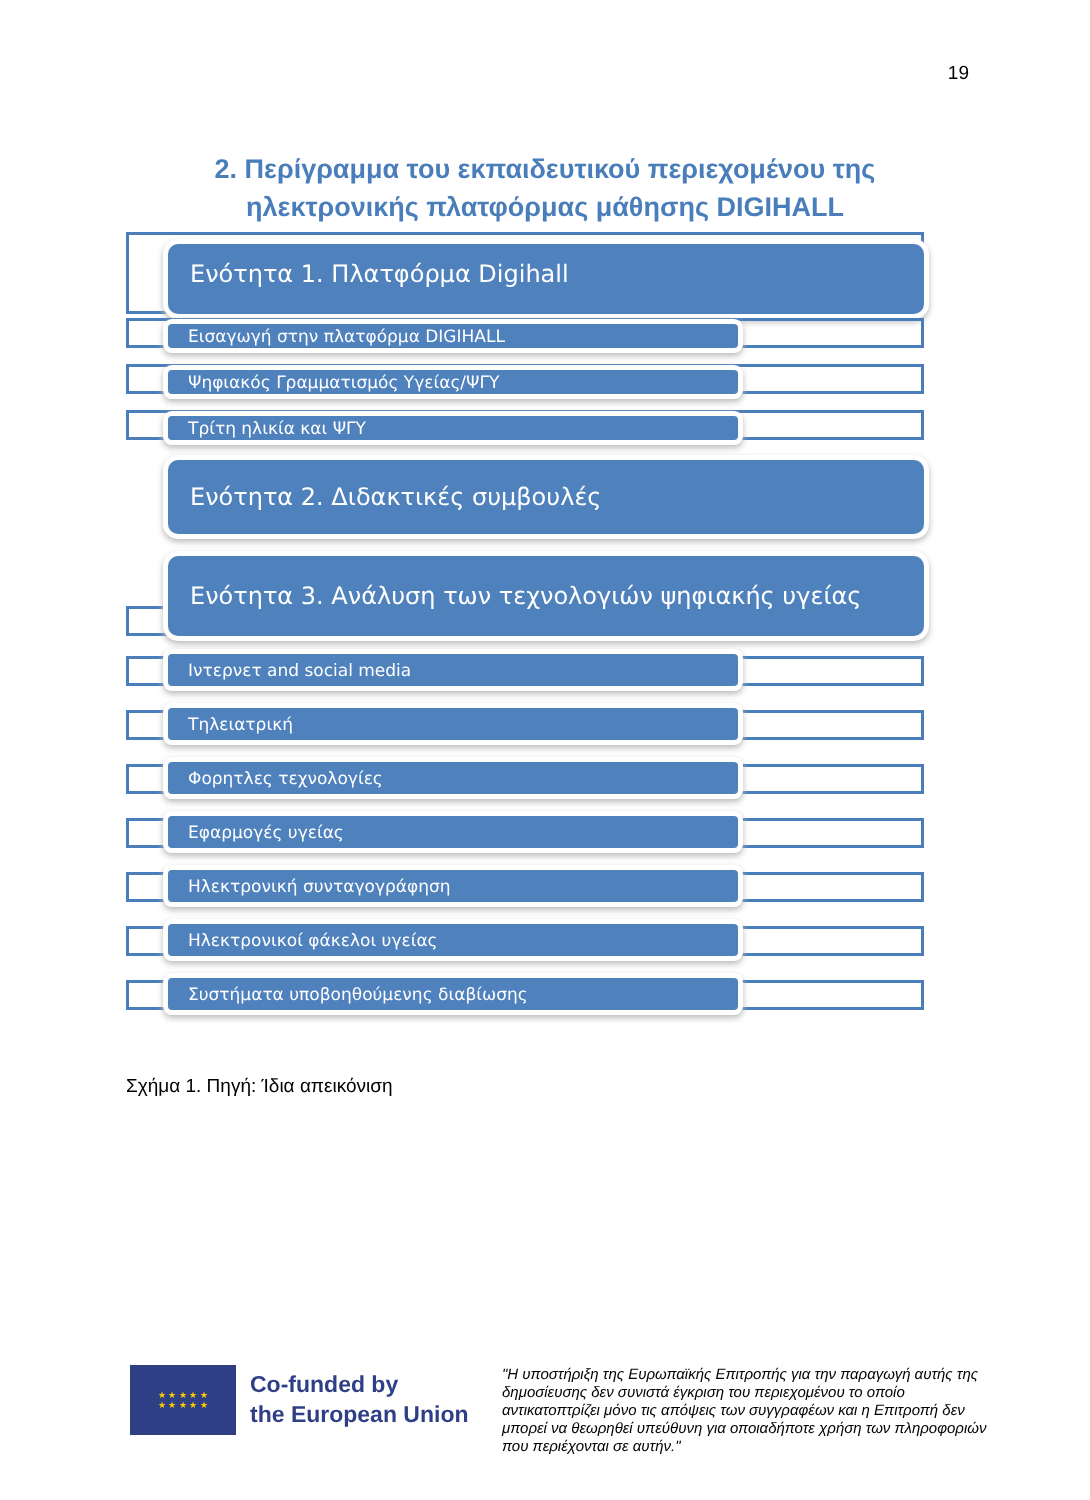19
2. Περίγραμμα του εκπαιδευτικού περιεχομένου της
ηλεκτρονικής πλατφόρμας μάθησης DIGIHALL
Ενότητα 1. Πλατφόρμα Digihall
Εισαγωγή στην πλατφόρμα DIGIHALL
Ψηφιακός Γραμματισμός Υγείας/ΨΓΥ
Τρίτη ηλικία και ΨΓΥ
Ενότητα 2. Διδακτικές συμβουλές
Ενότητα 3. Ανάλυση των τεχνολογιών ψηφιακής υγείας
Ιντερνετ and social media
Τηλειατρική
Φορητλες τεχνολογίες
Εφαρμογές υγείας
Ηλεκτρονική συνταγογράφηση
Ηλεκτρονικοί φάκελοι υγείας
Συστήματα υποβοηθούμενης διαβίωσης
Σχήμα 1. Πηγή: Ίδια απεικόνιση
★ ★ ★ ★ ★
★ ★ ★ ★ ★
Co-funded by
the European Union
"Η υποστήριξη της Ευρωπαϊκής Επιτροπής για την παραγωγή αυτής της δημοσίευσης δεν συνιστά έγκριση του περιεχομένου το οποίο αντικατοπτρίζει μόνο τις απόψεις των συγγραφέων και η Επιτροπή δεν μπορεί να θεωρηθεί υπεύθυνη για οποιαδήποτε χρήση των πληροφοριών που περιέχονται σε αυτήν."